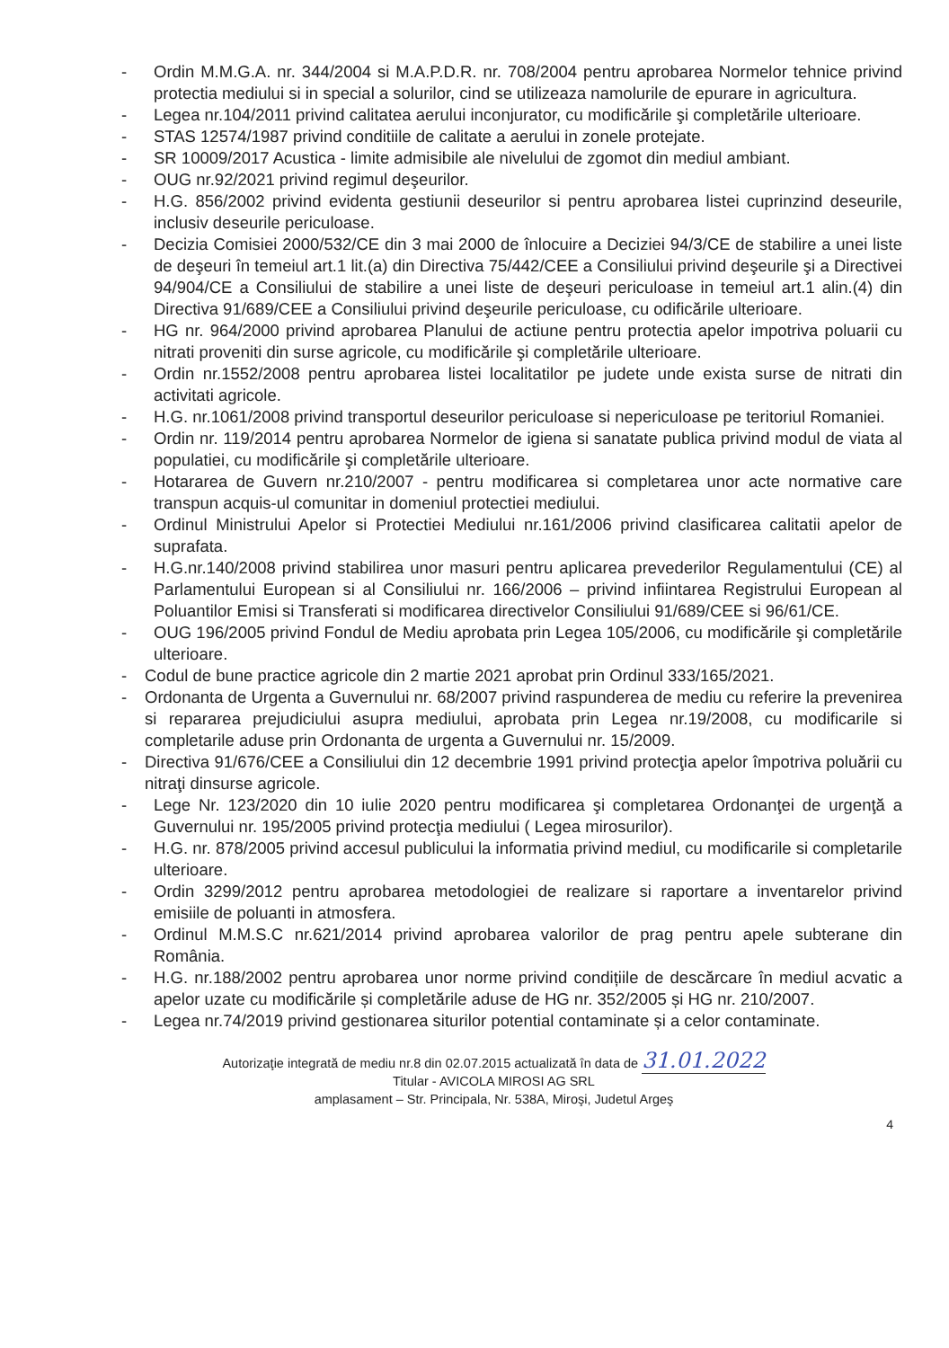- Ordin M.M.G.A. nr. 344/2004 si M.A.P.D.R. nr. 708/2004 pentru aprobarea Normelor tehnice privind protectia mediului si in special a solurilor, cind se utilizeaza namolurile de epurare in agricultura.
- Legea nr.104/2011 privind calitatea aerului inconjurator, cu modificările şi completările ulterioare.
- STAS 12574/1987 privind conditiile de calitate a aerului in zonele protejate.
- SR 10009/2017 Acustica - limite admisibile ale nivelului de zgomot din mediul ambiant.
- OUG nr.92/2021 privind regimul deşeurilor.
- H.G. 856/2002 privind evidenta gestiunii deseurilor si pentru aprobarea listei cuprinzind deseurile, inclusiv deseurile periculoase.
- Decizia Comisiei 2000/532/CE din 3 mai 2000 de înlocuire a Deciziei 94/3/CE de stabilire a unei liste de deşeuri în temeiul art.1 lit.(a) din Directiva 75/442/CEE a Consiliului privind deşeurile şi a Directivei 94/904/CE a Consiliului de stabilire a unei liste de deşeuri periculoase in temeiul art.1 alin.(4) din Directiva 91/689/CEE a Consiliului privind deşeurile periculoase, cu odificările ulterioare.
- HG nr. 964/2000 privind aprobarea Planului de actiune pentru protectia apelor impotriva poluarii cu nitrati proveniti din surse agricole, cu modificările şi completările ulterioare.
- Ordin nr.1552/2008 pentru aprobarea listei localitatilor pe judete unde exista surse de nitrati din activitati agricole.
- H.G. nr.1061/2008 privind transportul deseurilor periculoase si nepericuloase pe teritoriul Romaniei.
- Ordin nr. 119/2014 pentru aprobarea Normelor de igiena si sanatate publica privind modul de viata al populatiei, cu modificările şi completările ulterioare.
- Hotararea de Guvern nr.210/2007 - pentru modificarea si completarea unor acte normative care transpun acquis-ul comunitar in domeniul protectiei mediului.
- Ordinul Ministrului Apelor si Protectiei Mediului nr.161/2006 privind clasificarea calitatii apelor de suprafata.
- H.G.nr.140/2008 privind stabilirea unor masuri pentru aplicarea prevederilor Regulamentului (CE) al Parlamentului European si al Consiliului nr. 166/2006 – privind infiintarea Registrului European al Poluantilor Emisi si Transferati si modificarea directivelor Consiliului 91/689/CEE si 96/61/CE.
- OUG 196/2005 privind Fondul de Mediu aprobata prin Legea 105/2006, cu modificările şi completările ulterioare.
- Codul de bune practice agricole din 2 martie 2021 aprobat prin Ordinul 333/165/2021.
- Ordonanta de Urgenta a Guvernului nr. 68/2007 privind raspunderea de mediu cu referire la prevenirea si repararea prejudiciului asupra mediului, aprobata prin Legea nr.19/2008, cu modificarile si completarile aduse prin Ordonanta de urgenta a Guvernului nr. 15/2009.
- Directiva 91/676/CEE a Consiliului din 12 decembrie 1991 privind protecţia apelor împotriva poluării cu nitraţi dinsurse agricole.
- Lege Nr. 123/2020 din 10 iulie 2020 pentru modificarea şi completarea Ordonanţei de urgenţă a Guvernului nr. 195/2005 privind protecţia mediului ( Legea mirosurilor).
- H.G. nr. 878/2005 privind accesul publicului la informatia privind mediul, cu modificarile si completarile ulterioare.
- Ordin 3299/2012 pentru aprobarea metodologiei de realizare si raportare a inventarelor privind emisiile de poluanti in atmosfera.
- Ordinul M.M.S.C nr.621/2014 privind aprobarea valorilor de prag pentru apele subterane din România.
- H.G. nr.188/2002 pentru aprobarea unor norme privind condițiile de descărcare în mediul acvatic a apelor uzate cu modificările și completările aduse de HG nr. 352/2005 și HG nr. 210/2007.
- Legea nr.74/2019 privind gestionarea siturilor potential contaminate și a celor contaminate.
Autorizaţie integrată de mediu nr.8 din 02.07.2015 actualizată în data de 31.01.2022
Titular - AVICOLA MIROSI AG SRL
amplasament – Str. Principala, Nr. 538A, Miroşi, Judetul Argeş
4